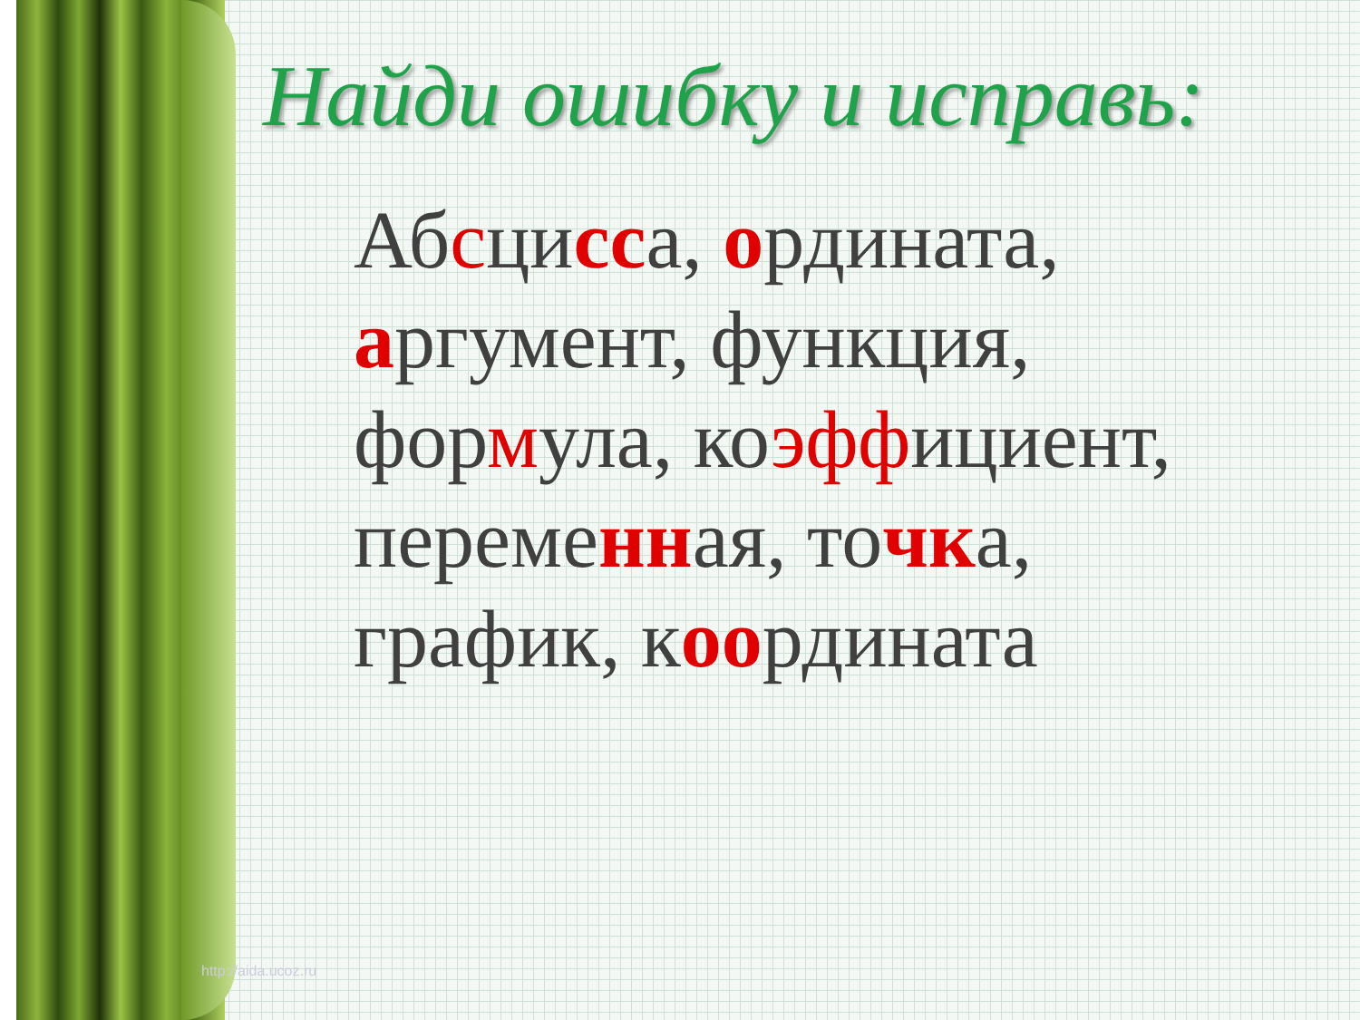Найди ошибку и исправь:
Абсцисса, ордината,
аргумент, функция,
формула, коэффициент,
переменная, точка,
график, координата
http://aida.ucoz.ru